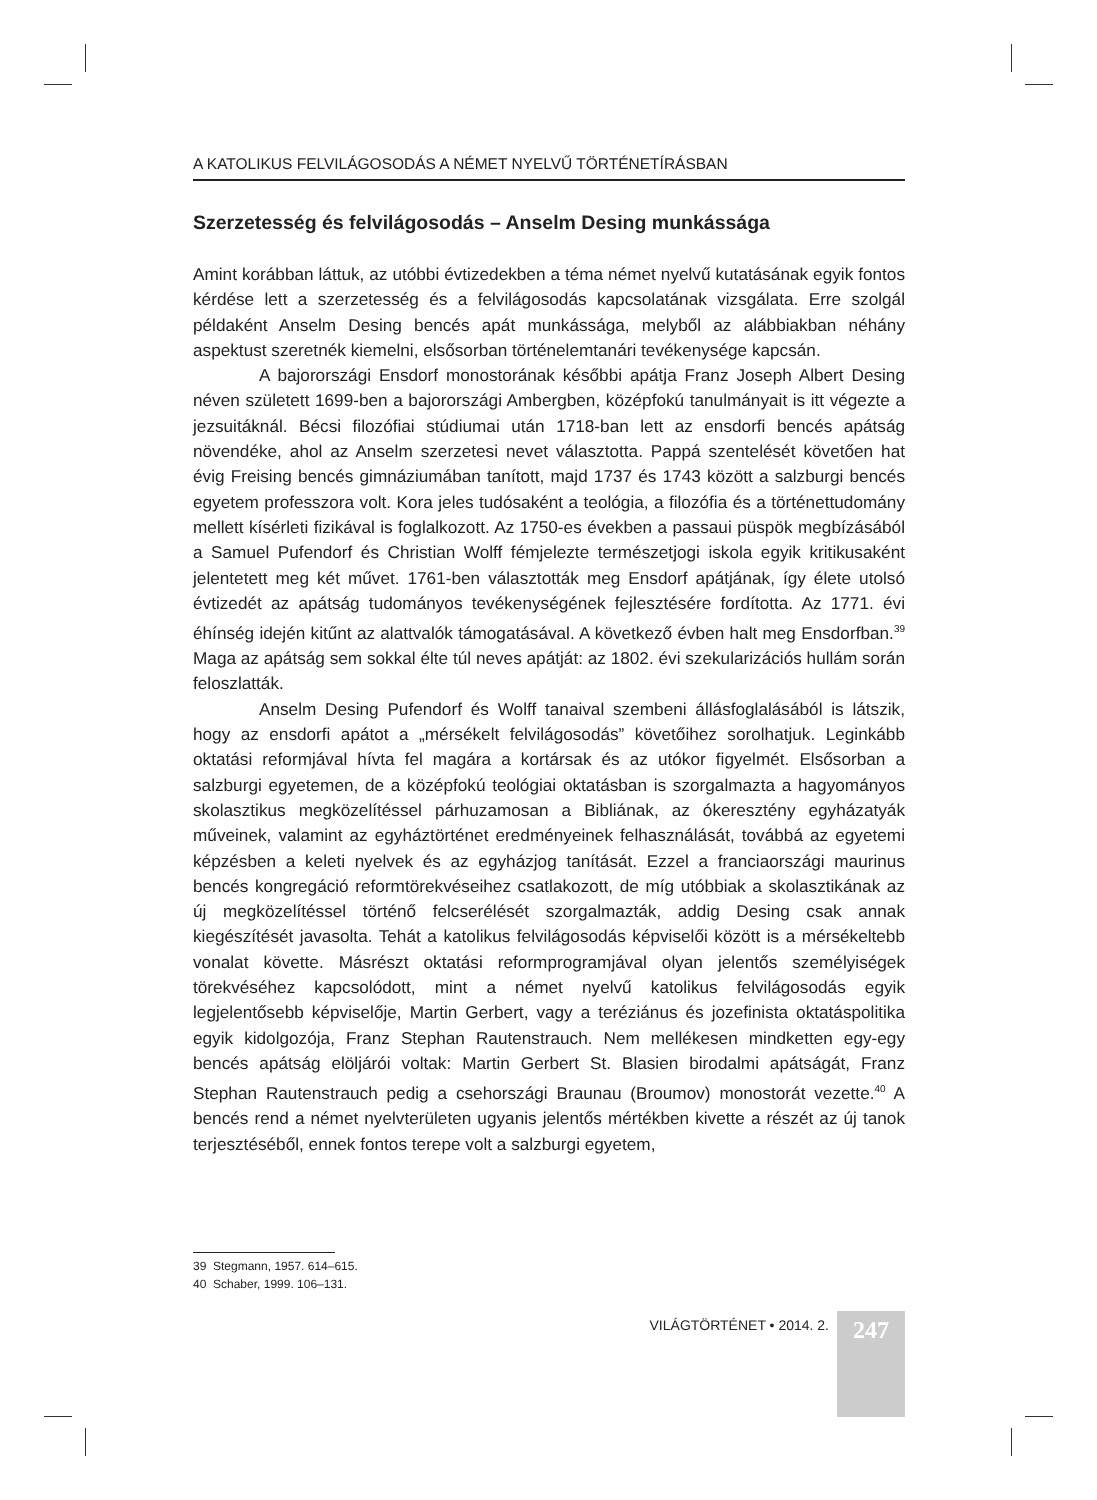A KATOLIKUS FELVILÁGOSODÁS A NÉMET NYELVŰ TÖRTÉNETÍRÁSBAN
Szerzetesség és felvilágosodás – Anselm Desing munkássága
Amint korábban láttuk, az utóbbi évtizedekben a téma német nyelvű kutatásának egyik fontos kérdése lett a szerzetesség és a felvilágosodás kapcsolatának vizsgálata. Erre szolgál példaként Anselm Desing bencés apát munkássága, melyből az alábbiakban néhány aspektust szeretnék kiemelni, elsősorban történelemtanári tevékenysége kapcsán.
A bajorországi Ensdorf monostorának későbbi apátja Franz Joseph Albert Desing néven született 1699-ben a bajorországi Ambergben, középfokú tanulmányait is itt végezte a jezsuitáknál. Bécsi filozófiai stúdiumai után 1718-ban lett az ensdorfi bencés apátság növendéke, ahol az Anselm szerzetesi nevet választotta. Pappá szentelését követően hat évig Freising bencés gimnáziumában tanított, majd 1737 és 1743 között a salzburgi bencés egyetem professzora volt. Kora jeles tudósaként a teológia, a filozófia és a történettudomány mellett kísérleti fizikával is foglalkozott. Az 1750-es években a passaui püspök megbízásából a Samuel Pufendorf és Christian Wolff fémjelezte természetjogi iskola egyik kritikusaként jelentetett meg két művet. 1761-ben választották meg Ensdorf apátjának, így élete utolsó évtizedét az apátság tudományos tevékenységének fejlesztésére fordította. Az 1771. évi éhínség idején kitűnt az alattvalók támogatásával. A következő évben halt meg Ensdorfban.<sup>39</sup> Maga az apátság sem sokkal élte túl neves apátját: az 1802. évi szekularizációs hullám során feloszlatták.
Anselm Desing Pufendorf és Wolff tanaival szembeni állásfoglalásából is látszik, hogy az ensdorfi apátot a „mérsékelt felvilágosodás” követőihez sorolhatjuk. Leginkább oktatási reformjával hívta fel magára a kortársak és az utókor figyelmét. Elsősorban a salzburgi egyetemen, de a középfokú teológiai oktatásban is szorgalmazta a hagyományos skolasztikus megközelítéssel párhuzamosan a Bibliának, az ókeresztény egyházatyák műveinek, valamint az egyháztörténet eredményeinek felhasználását, továbbá az egyetemi képzésben a keleti nyelvek és az egyházjog tanítását. Ezzel a franciaországi maurinus bencés kongregáció reformtörekvéseihez csatlakozott, de míg utóbbiak a skolasztikának az új megközelítéssel történő felcserélését szorgalmazták, addig Desing csak annak kiegészítését javasolta. Tehát a katolikus felvilágosodás képviselői között is a mérsékeltebb vonalat követte. Másrészt oktatási reformprogramjával olyan jelentős személyiségek törekvéséhez kapcsolódott, mint a német nyelvű katolikus felvilágosodás egyik legjelentősebb képviselője, Martin Gerbert, vagy a teréziánus és jozefinista oktatáspolitika egyik kidolgozója, Franz Stephan Rautenstrauch. Nem mellékesen mindketten egy-egy bencés apátság elöljárói voltak: Martin Gerbert St. Blasien birodalmi apátságát, Franz Stephan Rautenstrauch pedig a csehországi Braunau (Broumov) monostorát vezette.<sup>40</sup> A bencés rend a német nyelvterületen ugyanis jelentős mértékben kivette a részét az új tanok terjesztéséből, ennek fontos terepe volt a salzburgi egyetem,
39 Stegmann, 1957. 614–615.
40 Schaber, 1999. 106–131.
VILÁGTÖRTÉNET • 2014. 2.
247